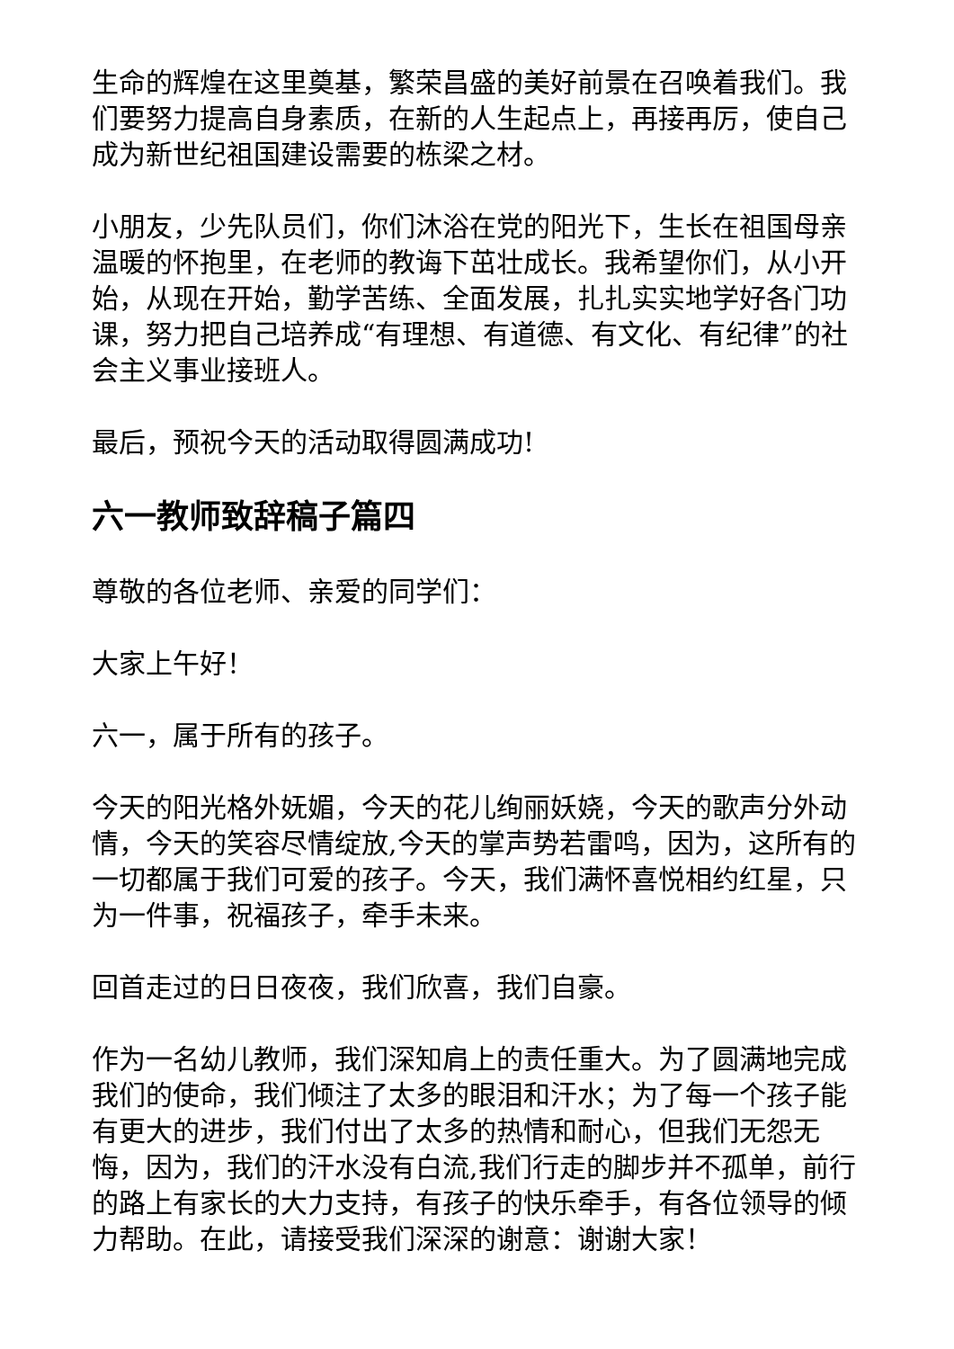生命的辉煌在这里奠基，繁荣昌盛的美好前景在召唤着我们。我们要努力提高自身素质，在新的人生起点上，再接再厉，使自己成为新世纪祖国建设需要的栋梁之材。
小朋友，少先队员们，你们沐浴在党的阳光下，生长在祖国母亲温暖的怀抱里，在老师的教诲下茁壮成长。我希望你们，从小开始，从现在开始，勤学苦练、全面发展，扎扎实实地学好各门功课，努力把自己培养成“有理想、有道德、有文化、有纪律”的社会主义事业接班人。
最后，预祝今天的活动取得圆满成功!
六一教师致辞稿子篇四
尊敬的各位老师、亲爱的同学们：
大家上午好！
六一，属于所有的孩子。
今天的阳光格外妩媚，今天的花儿绚丽妖娆，今天的歌声分外动情，今天的笑容尽情绽放,今天的掌声势若雷鸣，因为，这所有的一切都属于我们可爱的孩子。今天，我们满怀喜悦相约红星，只为一件事，祝福孩子，牵手未来。
回首走过的日日夜夜，我们欣喜，我们自豪。
作为一名幼儿教师，我们深知肩上的责任重大。为了圆满地完成我们的使命，我们倾注了太多的眼泪和汗水；为了每一个孩子能有更大的进步，我们付出了太多的热情和耐心，但我们无怨无悔，因为，我们的汗水没有白流,我们行走的脚步并不孤单，前行的路上有家长的大力支持，有孩子的快乐牵手，有各位领导的倾力帮助。在此，请接受我们深深的谢意：谢谢大家！